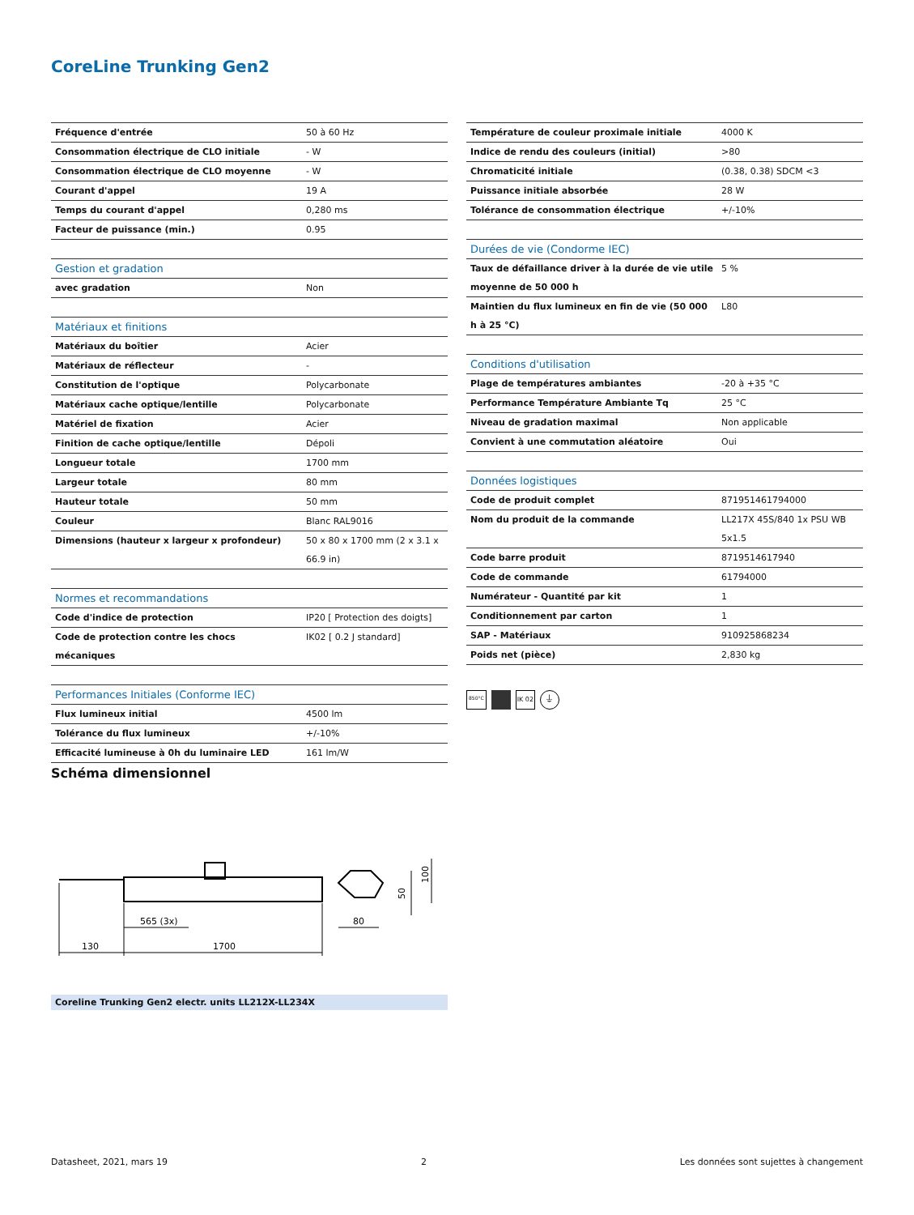CoreLine Trunking Gen2
| Fréquence d'entrée | 50 à 60 Hz |
| Consommation électrique de CLO initiale | - W |
| Consommation électrique de CLO moyenne | - W |
| Courant d'appel | 19 A |
| Temps du courant d'appel | 0,280 ms |
| Facteur de puissance (min.) | 0.95 |
| Gestion et gradation | |
| --- | --- |
| avec gradation | Non |
| Matériaux et finitions | |
| --- | --- |
| Matériaux du boîtier | Acier |
| Matériaux de réflecteur | - |
| Constitution de l'optique | Polycarbonate |
| Matériaux cache optique/lentille | Polycarbonate |
| Matériel de fixation | Acier |
| Finition de cache optique/lentille | Dépoli |
| Longueur totale | 1700 mm |
| Largeur totale | 80 mm |
| Hauteur totale | 50 mm |
| Couleur | Blanc RAL9016 |
| Dimensions (hauteur x largeur x profondeur) | 50 x 80 x 1700 mm (2 x 3.1 x 66.9 in) |
| Normes et recommandations | |
| --- | --- |
| Code d'indice de protection | IP20 [ Protection des doigts] |
| Code de protection contre les chocs mécaniques | IK02 [ 0.2 J standard] |
| Performances Initiales (Conforme IEC) | |
| --- | --- |
| Flux lumineux initial | 4500 lm |
| Tolérance du flux lumineux | +/-10% |
| Efficacité lumineuse à 0h du luminaire LED | 161 lm/W |
| Température de couleur proximale initiale | 4000 K |
| Indice de rendu des couleurs (initial) | >80 |
| Chromaticité initiale | (0.38, 0.38) SDCM <3 |
| Puissance initiale absorbée | 28 W |
| Tolérance de consommation électrique | +/-10% |
| Durées de vie (Condorme IEC) | |
| --- | --- |
| Taux de défaillance driver à la durée de vie utile moyenne de 50 000 h | 5 % |
| Maintien du flux lumineux en fin de vie (50 000 h à 25 °C) | L80 |
| Conditions d'utilisation | |
| --- | --- |
| Plage de températures ambiantes | -20 à +35 °C |
| Performance Température Ambiante Tq | 25 °C |
| Niveau de gradation maximal | Non applicable |
| Convient à une commutation aléatoire | Oui |
| Données logistiques | |
| --- | --- |
| Code de produit complet | 871951461794000 |
| Nom du produit de la commande | LL217X 45S/840 1x PSU WB 5x1.5 |
| Code barre produit | 8719514617940 |
| Code de commande | 61794000 |
| Numérateur - Quantité par kit | 1 |
| Conditionnement par carton | 1 |
| SAP - Matériaux | 910925868234 |
| Poids net (pièce) | 2,830 kg |
850°C IK 02 ⏚
Schéma dimensionnel
130
1700
565 (3x)
80
50
100
Coreline Trunking Gen2 electr. units LL212X-LL234X
Datasheet, 2021, mars 19 2 Les données sont sujettes à changement